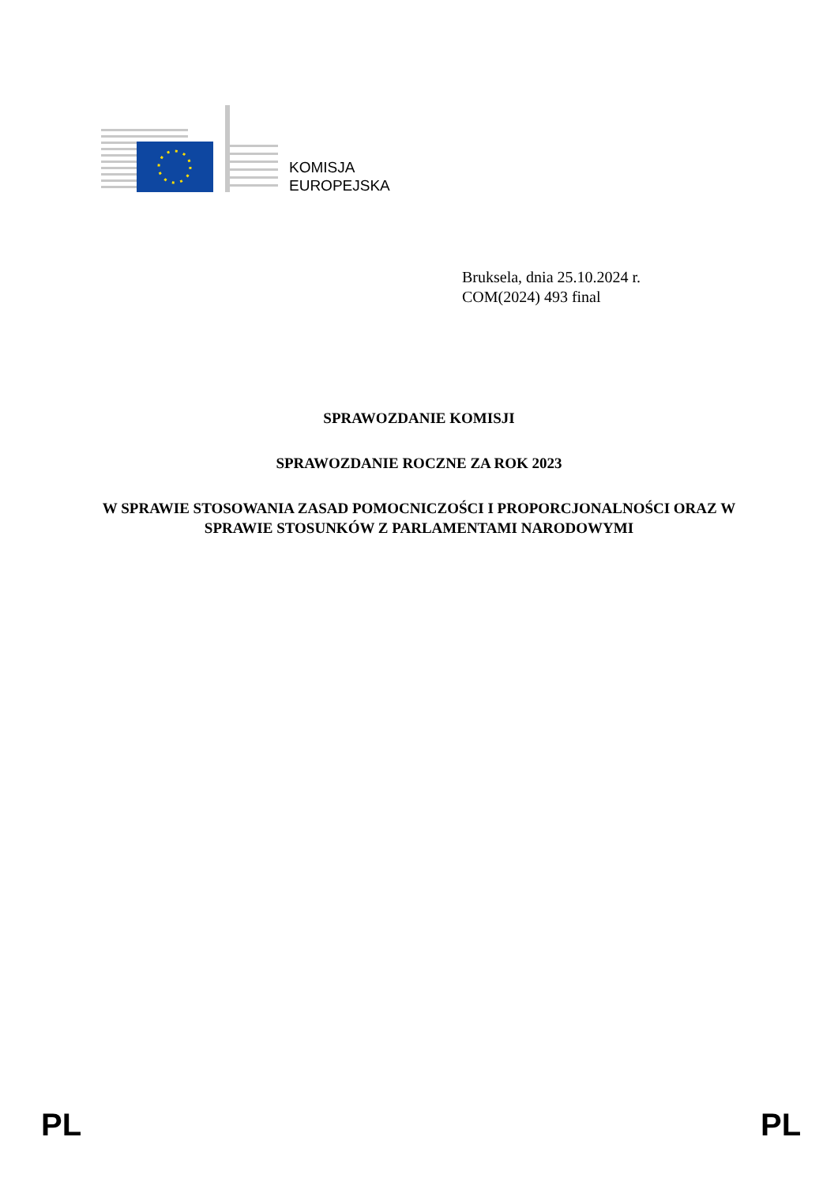KOMISJA
EUROPEJSKA
Bruksela, dnia 25.10.2024 r.
COM(2024) 493 final
SPRAWOZDANIE KOMISJI
SPRAWOZDANIE ROCZNE ZA ROK 2023
W SPRAWIE STOSOWANIA ZASAD POMOCNICZOŚCI I PROPORCJONALNOŚCI ORAZ W SPRAWIE STOSUNKÓW Z PARLAMENTAMI NARODOWYMI
PL PL